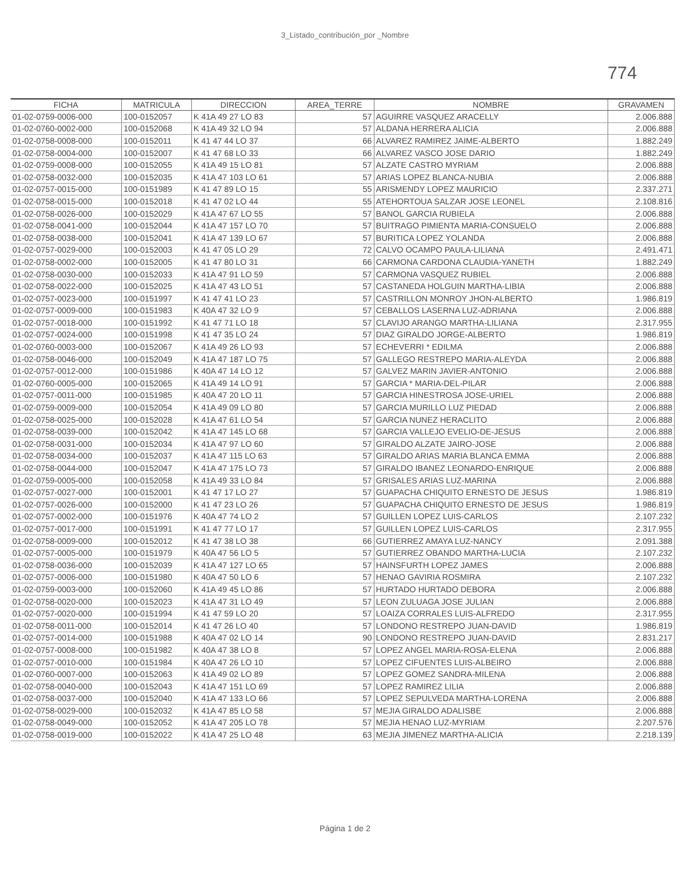3_Listado_contribución_por _Nombre
774
| FICHA | MATRICULA | DIRECCION | AREA_TERRE | NOMBRE | GRAVAMEN |
| --- | --- | --- | --- | --- | --- |
| 01-02-0759-0006-000 | 100-0152057 | K 41A 49 27 LO 83 | 57 | AGUIRRE VASQUEZ ARACELLY | 2.006.888 |
| 01-02-0760-0002-000 | 100-0152068 | K 41A 49 32 LO 94 | 57 | ALDANA HERRERA ALICIA | 2.006.888 |
| 01-02-0758-0008-000 | 100-0152011 | K 41 47 44 LO 37 | 66 | ALVAREZ RAMIREZ JAIME-ALBERTO | 1.882.249 |
| 01-02-0758-0004-000 | 100-0152007 | K 41 47 68 LO 33 | 66 | ALVAREZ VASCO JOSE DARIO | 1.882.249 |
| 01-02-0759-0008-000 | 100-0152055 | K 41A 49 15 LO 81 | 57 | ALZATE CASTRO MYRIAM | 2.006.888 |
| 01-02-0758-0032-000 | 100-0152035 | K 41A 47 103 LO 61 | 57 | ARIAS LOPEZ BLANCA-NUBIA | 2.006.888 |
| 01-02-0757-0015-000 | 100-0151989 | K 41 47 89 LO 15 | 55 | ARISMENDY LOPEZ MAURICIO | 2.337.271 |
| 01-02-0758-0015-000 | 100-0152018 | K 41 47 02 LO 44 | 55 | ATEHORTOUA SALZAR JOSE LEONEL | 2.108.816 |
| 01-02-0758-0026-000 | 100-0152029 | K 41A 47 67 LO 55 | 57 | BANOL GARCIA RUBIELA | 2.006.888 |
| 01-02-0758-0041-000 | 100-0152044 | K 41A 47 157 LO 70 | 57 | BUITRAGO PIMIENTA MARIA-CONSUELO | 2.006.888 |
| 01-02-0758-0038-000 | 100-0152041 | K 41A 47 139 LO 67 | 57 | BURITICA LOPEZ YOLANDA | 2.006.888 |
| 01-02-0757-0029-000 | 100-0152003 | K 41 47 05 LO 29 | 72 | CALVO OCAMPO PAULA-LILIANA | 2.491.471 |
| 01-02-0758-0002-000 | 100-0152005 | K 41 47 80 LO 31 | 66 | CARMONA CARDONA CLAUDIA-YANETH | 1.882.249 |
| 01-02-0758-0030-000 | 100-0152033 | K 41A 47 91 LO 59 | 57 | CARMONA VASQUEZ RUBIEL | 2.006.888 |
| 01-02-0758-0022-000 | 100-0152025 | K 41A 47 43 LO 51 | 57 | CASTANEDA HOLGUIN MARTHA-LIBIA | 2.006.888 |
| 01-02-0757-0023-000 | 100-0151997 | K 41 47 41 LO 23 | 57 | CASTRILLON MONROY JHON-ALBERTO | 1.986.819 |
| 01-02-0757-0009-000 | 100-0151983 | K 40A 47 32 LO 9 | 57 | CEBALLOS LASERNA LUZ-ADRIANA | 2.006.888 |
| 01-02-0757-0018-000 | 100-0151992 | K 41 47 71 LO 18 | 57 | CLAVIJO ARANGO MARTHA-LILIANA | 2.317.955 |
| 01-02-0757-0024-000 | 100-0151998 | K 41 47 35 LO 24 | 57 | DIAZ GIRALDO JORGE-ALBERTO | 1.986.819 |
| 01-02-0760-0003-000 | 100-0152067 | K 41A 49 26 LO 93 | 57 | ECHEVERRI * EDILMA | 2.006.888 |
| 01-02-0758-0046-000 | 100-0152049 | K 41A 47 187 LO 75 | 57 | GALLEGO RESTREPO MARIA-ALEYDA | 2.006.888 |
| 01-02-0757-0012-000 | 100-0151986 | K 40A 47 14 LO 12 | 57 | GALVEZ MARIN JAVIER-ANTONIO | 2.006.888 |
| 01-02-0760-0005-000 | 100-0152065 | K 41A 49 14 LO 91 | 57 | GARCIA * MARIA-DEL-PILAR | 2.006.888 |
| 01-02-0757-0011-000 | 100-0151985 | K 40A 47 20 LO 11 | 57 | GARCIA HINESTROSA JOSE-URIEL | 2.006.888 |
| 01-02-0759-0009-000 | 100-0152054 | K 41A 49 09 LO 80 | 57 | GARCIA MURILLO LUZ PIEDAD | 2.006.888 |
| 01-02-0758-0025-000 | 100-0152028 | K 41A 47 61 LO 54 | 57 | GARCIA NUNEZ HERACLITO | 2.006.888 |
| 01-02-0758-0039-000 | 100-0152042 | K 41A 47 145 LO 68 | 57 | GARCIA VALLEJO EVELIO-DE-JESUS | 2.006.888 |
| 01-02-0758-0031-000 | 100-0152034 | K 41A 47 97 LO 60 | 57 | GIRALDO ALZATE JAIRO-JOSE | 2.006.888 |
| 01-02-0758-0034-000 | 100-0152037 | K 41A 47 115 LO 63 | 57 | GIRALDO ARIAS MARIA BLANCA EMMA | 2.006.888 |
| 01-02-0758-0044-000 | 100-0152047 | K 41A 47 175 LO 73 | 57 | GIRALDO IBANEZ LEONARDO-ENRIQUE | 2.006.888 |
| 01-02-0759-0005-000 | 100-0152058 | K 41A 49 33 LO 84 | 57 | GRISALES ARIAS LUZ-MARINA | 2.006.888 |
| 01-02-0757-0027-000 | 100-0152001 | K 41 47 17 LO 27 | 57 | GUAPACHA CHIQUITO ERNESTO DE JESUS | 1.986.819 |
| 01-02-0757-0026-000 | 100-0152000 | K 41 47 23 LO 26 | 57 | GUAPACHA CHIQUITO ERNESTO DE JESUS | 1.986.819 |
| 01-02-0757-0002-000 | 100-0151976 | K 40A 47 74 LO 2 | 57 | GUILLEN LOPEZ LUIS-CARLOS | 2.107.232 |
| 01-02-0757-0017-000 | 100-0151991 | K 41 47 77 LO 17 | 57 | GUILLEN LOPEZ LUIS-CARLOS | 2.317.955 |
| 01-02-0758-0009-000 | 100-0152012 | K 41 47 38 LO 38 | 66 | GUTIERREZ AMAYA LUZ-NANCY | 2.091.388 |
| 01-02-0757-0005-000 | 100-0151979 | K 40A 47 56 LO 5 | 57 | GUTIERREZ OBANDO MARTHA-LUCIA | 2.107.232 |
| 01-02-0758-0036-000 | 100-0152039 | K 41A 47 127 LO 65 | 57 | HAINSFURTH LOPEZ JAMES | 2.006.888 |
| 01-02-0757-0006-000 | 100-0151980 | K 40A 47 50 LO 6 | 57 | HENAO GAVIRIA ROSMIRA | 2.107.232 |
| 01-02-0759-0003-000 | 100-0152060 | K 41A 49 45 LO 86 | 57 | HURTADO HURTADO DEBORA | 2.006.888 |
| 01-02-0758-0020-000 | 100-0152023 | K 41A 47 31 LO 49 | 57 | LEON ZULUAGA JOSE JULIAN | 2.006.888 |
| 01-02-0757-0020-000 | 100-0151994 | K 41 47 59 LO 20 | 57 | LOAIZA CORRALES LUIS-ALFREDO | 2.317.955 |
| 01-02-0758-0011-000 | 100-0152014 | K 41 47 26 LO 40 | 57 | LONDONO RESTREPO JUAN-DAVID | 1.986.819 |
| 01-02-0757-0014-000 | 100-0151988 | K 40A 47 02 LO 14 | 90 | LONDONO RESTREPO JUAN-DAVID | 2.831.217 |
| 01-02-0757-0008-000 | 100-0151982 | K 40A 47 38 LO 8 | 57 | LOPEZ ANGEL MARIA-ROSA-ELENA | 2.006.888 |
| 01-02-0757-0010-000 | 100-0151984 | K 40A 47 26 LO 10 | 57 | LOPEZ CIFUENTES LUIS-ALBEIRO | 2.006.888 |
| 01-02-0760-0007-000 | 100-0152063 | K 41A 49 02 LO 89 | 57 | LOPEZ GOMEZ SANDRA-MILENA | 2.006.888 |
| 01-02-0758-0040-000 | 100-0152043 | K 41A 47 151 LO 69 | 57 | LOPEZ RAMIREZ LILIA | 2.006.888 |
| 01-02-0758-0037-000 | 100-0152040 | K 41A 47 133 LO 66 | 57 | LOPEZ SEPULVEDA MARTHA-LORENA | 2.006.888 |
| 01-02-0758-0029-000 | 100-0152032 | K 41A 47 85 LO 58 | 57 | MEJIA GIRALDO ADALISBE | 2.006.888 |
| 01-02-0758-0049-000 | 100-0152052 | K 41A 47 205 LO 78 | 57 | MEJIA HENAO LUZ-MYRIAM | 2.207.576 |
| 01-02-0758-0019-000 | 100-0152022 | K 41A 47 25 LO 48 | 63 | MEJIA JIMENEZ MARTHA-ALICIA | 2.218.139 |
Página 1 de 2